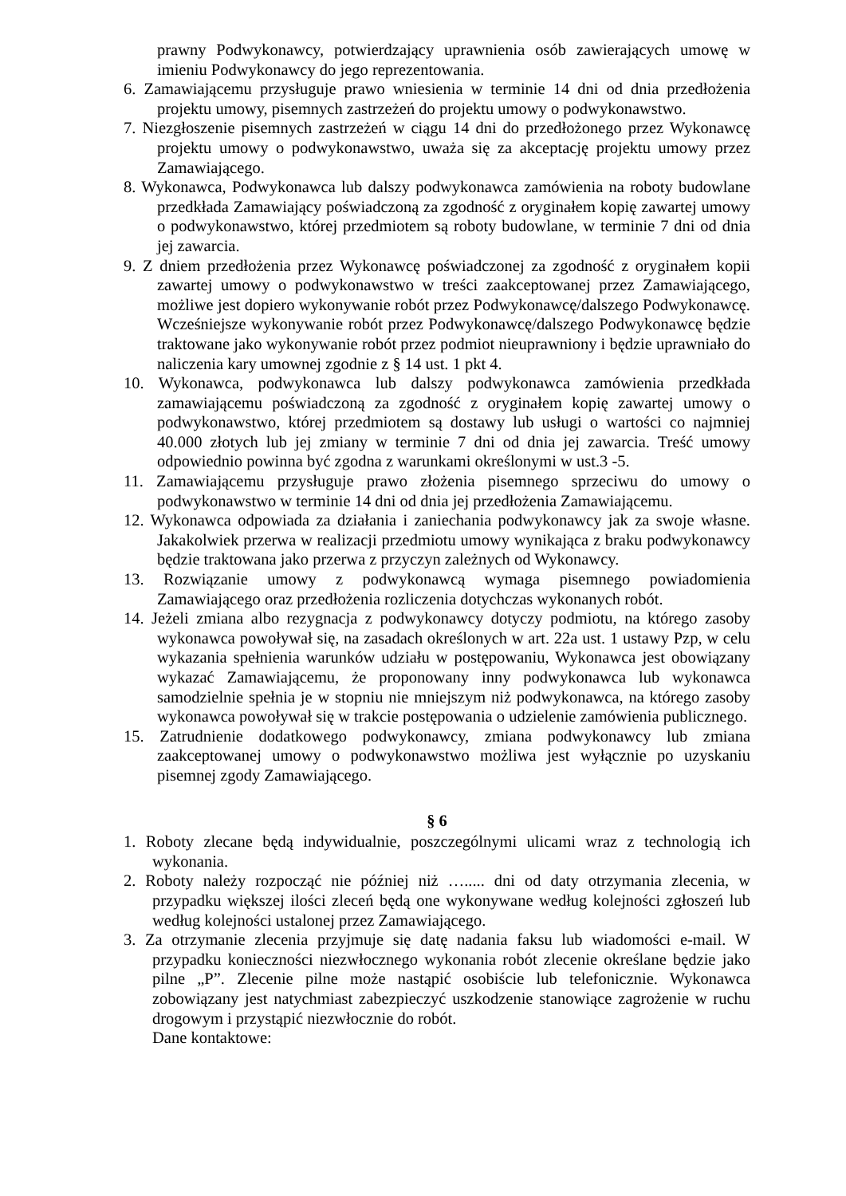prawny Podwykonawcy, potwierdzający uprawnienia osób zawierających umowę w imieniu Podwykonawcy do jego reprezentowania.
6. Zamawiającemu przysługuje prawo wniesienia w terminie 14 dni od dnia przedłożenia projektu umowy, pisemnych zastrzeżeń do projektu umowy o podwykonawstwo.
7. Niezgłoszenie pisemnych zastrzeżeń w ciągu 14 dni do przedłożonego przez Wykonawcę projektu umowy o podwykonawstwo, uważa się za akceptację projektu umowy przez Zamawiającego.
8. Wykonawca, Podwykonawca lub dalszy podwykonawca zamówienia na roboty budowlane przedkłada Zamawiający poświadczoną za zgodność z oryginałem kopię zawartej umowy o podwykonawstwo, której przedmiotem są roboty budowlane, w terminie 7 dni od dnia jej zawarcia.
9. Z dniem przedłożenia przez Wykonawcę poświadczonej za zgodność z oryginałem kopii zawartej umowy o podwykonawstwo w treści zaakceptowanej przez Zamawiającego, możliwe jest dopiero wykonywanie robót przez Podwykonawcę/dalszego Podwykonawcę. Wcześniejsze wykonywanie robót przez Podwykonawcę/dalszego Podwykonawcę będzie traktowane jako wykonywanie robót przez podmiot nieuprawniony i będzie uprawniało do naliczenia kary umownej zgodnie z § 14 ust. 1 pkt 4.
10. Wykonawca, podwykonawca lub dalszy podwykonawca zamówienia przedkłada zamawiającemu poświadczoną za zgodność z oryginałem kopię zawartej umowy o podwykonawstwo, której przedmiotem są dostawy lub usługi o wartości co najmniej 40.000 złotych lub jej zmiany w terminie 7 dni od dnia jej zawarcia. Treść umowy odpowiednio powinna być zgodna z warunkami określonymi w ust.3 -5.
11. Zamawiającemu przysługuje prawo złożenia pisemnego sprzeciwu do umowy o podwykonawstwo w terminie 14 dni od dnia jej przedłożenia Zamawiającemu.
12. Wykonawca odpowiada za działania i zaniechania podwykonawcy jak za swoje własne. Jakakolwiek przerwa w realizacji przedmiotu umowy wynikająca z braku podwykonawcy będzie traktowana jako przerwa z przyczyn zależnych od Wykonawcy.
13. Rozwiązanie umowy z podwykonawcą wymaga pisemnego powiadomienia Zamawiającego oraz przedłożenia rozliczenia dotychczas wykonanych robót.
14. Jeżeli zmiana albo rezygnacja z podwykonawcy dotyczy podmiotu, na którego zasoby wykonawca powoływał się, na zasadach określonych w art. 22a ust. 1 ustawy Pzp, w celu wykazania spełnienia warunków udziału w postępowaniu, Wykonawca jest obowiązany wykazać Zamawiającemu, że proponowany inny podwykonawca lub wykonawca samodzielnie spełnia je w stopniu nie mniejszym niż podwykonawca, na którego zasoby wykonawca powoływał się w trakcie postępowania o udzielenie zamówienia publicznego.
15. Zatrudnienie dodatkowego podwykonawcy, zmiana podwykonawcy lub zmiana zaakceptowanej umowy o podwykonawstwo możliwa jest wyłącznie po uzyskaniu pisemnej zgody Zamawiającego.
§ 6
1. Roboty zlecane będą indywidualnie, poszczególnymi ulicami wraz z technologią ich wykonania.
2. Roboty należy rozpocząć nie później niż …..... dni od daty otrzymania zlecenia, w przypadku większej ilości zleceń będą one wykonywane według kolejności zgłoszeń lub według kolejności ustalonej przez Zamawiającego.
3. Za otrzymanie zlecenia przyjmuje się datę nadania faksu lub wiadomości e-mail. W przypadku konieczności niezwłocznego wykonania robót zlecenie określane będzie jako pilne „P”. Zlecenie pilne może nastąpić osobiście lub telefonicznie. Wykonawca zobowiązany jest natychmiast zabezpieczyć uszkodzenie stanowiące zagrożenie w ruchu drogowym i przystąpić niezwłocznie do robót.
Dane kontaktowe: